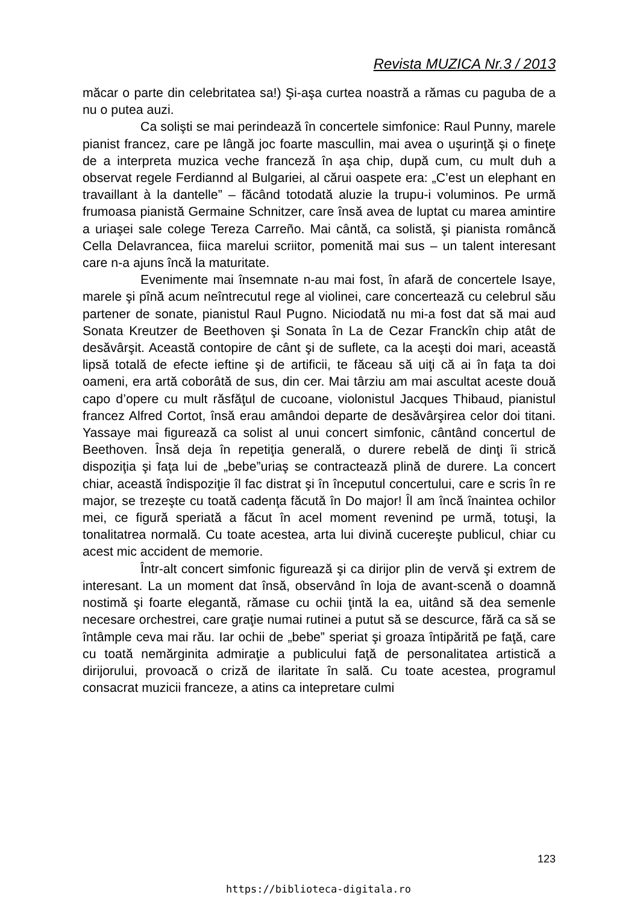Revista MUZICA Nr.3 / 2013
măcar o parte din celebritatea sa!) Şi-aşa curtea noastră a rămas cu paguba de a nu o putea auzi.
Ca solişti se mai perindează în concertele simfonice: Raul Punny, marele pianist francez, care pe lângă joc foarte mascullin, mai avea o uşurinţă şi o fineţe de a interpreta muzica veche franceză în aşa chip, după cum, cu mult duh a observat regele Ferdiannd al Bulgariei, al cărui oaspete era: „C’est un elephant en travaillant à la dantelle” – făcând totodată aluzie la trupu-i voluminos. Pe urmă frumoasa pianistă Germaine Schnitzer, care însă avea de luptat cu marea amintire a uriaşei sale colege Tereza Carreño. Mai cântă, ca solistă, şi pianista româncă Cella Delavrancea, fiica marelui scriitor, pomenită mai sus – un talent interesant care n-a ajuns încă la maturitate.
Evenimente mai însemnate n-au mai fost, în afară de concertele Isaye, marele şi pînă acum neîntrecutul rege al violinei, care concertează cu celebrul său partener de sonate, pianistul Raul Pugno. Niciodată nu mi-a fost dat să mai aud Sonata Kreutzer de Beethoven şi Sonata în La de Cezar Franckîn chip atât de desăvârşit. Această contopire de cânt şi de suflete, ca la aceşti doi mari, această lipsă totală de efecte ieftine şi de artificii, te făceau să uiţi că ai în faţa ta doi oameni, era artă coborâtă de sus, din cer. Mai târziu am mai ascultat aceste două capo d’opere cu mult răsfăţul de cucoane, violonistul Jacques Thibaud, pianistul francez Alfred Cortot, însă erau amândoi departe de desăvârşirea celor doi titani. Yassaye mai figurează ca solist al unui concert simfonic, cântând concertul de Beethoven. Însă deja în repetiţia generală, o durere rebelă de dinţi îi strică dispoziţia şi faţa lui de „bebe”uriaş se contractează plină de durere. La concert chiar, această îndispoziţie îl fac distrat şi în începutul concertului, care e scris în re major, se trezeşte cu toată cadenţa făcută în Do major! Îl am încă înaintea ochilor mei, ce figură speriată a făcut în acel moment revenind pe urmă, totuşi, la tonalitatrea normală. Cu toate acestea, arta lui divină cucereşte publicul, chiar cu acest mic accident de memorie.
Într-alt concert simfonic figurează şi ca dirijor plin de vervă şi extrem de interesant. La un moment dat însă, observând în loja de avant-scenă o doamnă nostimă şi foarte elegantă, rămase cu ochii ţintă la ea, uitând să dea semenle necesare orchestrei, care graţie numai rutinei a putut să se descurce, fără ca să se întâmple ceva mai rău. Iar ochii de „bebe” speriat şi groaza întipărită pe faţă, care cu toată nemărginita admiraţie a publicului faţă de personalitatea artistică a dirijorului, provoacă o criză de ilaritate în sală. Cu toate acestea, programul consacrat muzicii franceze, a atins ca intepretare culmi
123
https://biblioteca-digitala.ro